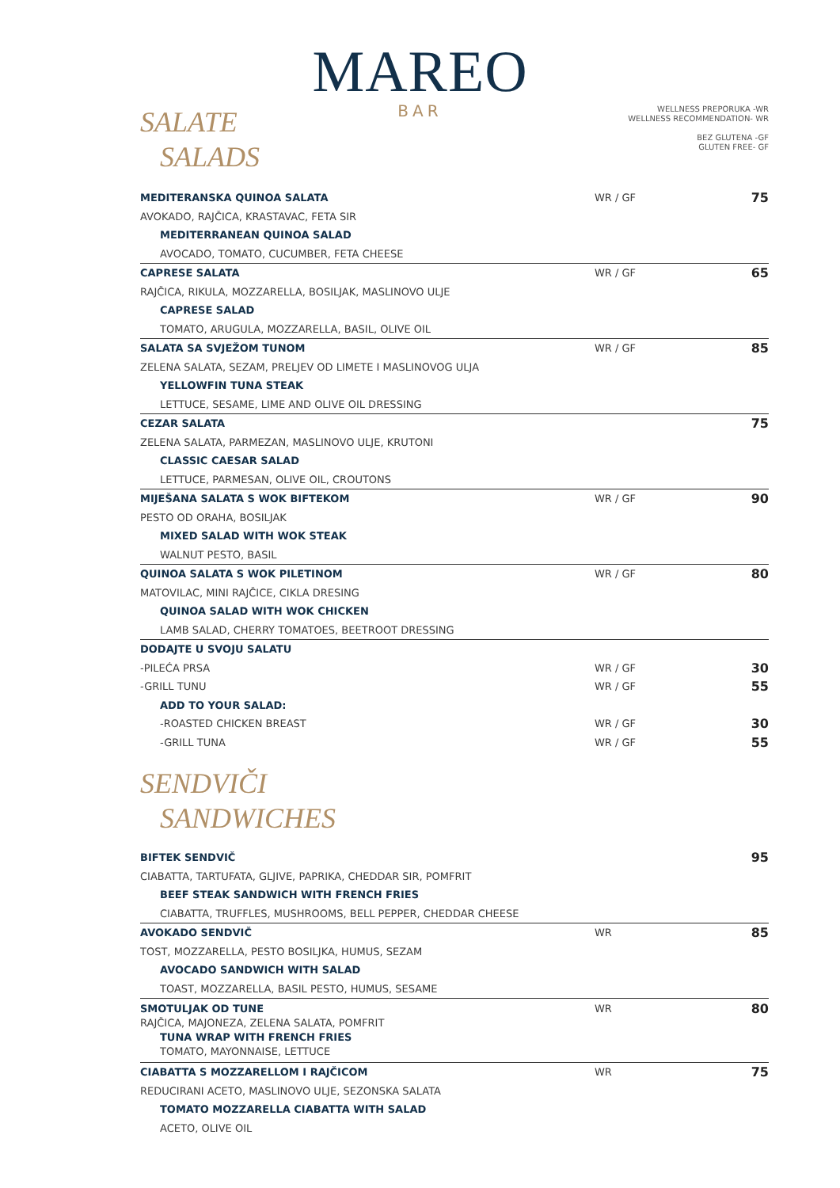MAREO
BAR
SALATE
SALADS
WELLNESS PREPORUKA -WR
WELLNESS RECOMMENDATION- WR
BEZ GLUTENA -GF
GLUTEN FREE- GF
MEDITERANSKA QUINOA SALATA WR / GF 75
AVOKADO, RAJČICA, KRASTAVAC, FETA SIR
MEDITERRANEAN QUINOA SALAD
AVOCADO, TOMATO, CUCUMBER, FETA CHEESE
CAPRESE SALATA WR / GF 65
RAJČICA, RIKULA, MOZZARELLA, BOSILJAK, MASLINOVO ULJE
CAPRESE SALAD
TOMATO, ARUGULA, MOZZARELLA, BASIL, OLIVE OIL
SALATA SA SVJEŽOM TUNOM WR / GF 85
ZELENA SALATA, SEZAM, PRELJEV OD LIMETE I MASLINOVOG ULJA
YELLOWFIN TUNA STEAK
LETTUCE, SESAME, LIME AND OLIVE OIL DRESSING
CEZAR SALATA 75
ZELENA SALATA, PARMEZAN, MASLINOVO ULJE, KRUTONI
CLASSIC CAESAR SALAD
LETTUCE, PARMESAN, OLIVE OIL, CROUTONS
MIJEŠANA SALATA S WOK BIFTEKOM WR / GF 90
PESTO OD ORAHA, BOSILJAK
MIXED SALAD WITH WOK STEAK
WALNUT PESTO, BASIL
QUINOA SALATA S WOK PILETINOM WR / GF 80
MATOVILAC, MINI RAJČICE, CIKLA DRESING
QUINOA SALAD WITH WOK CHICKEN
LAMB SALAD, CHERRY TOMATOES, BEETROOT DRESSING
DODAJTE U SVOJU SALATU
-PILEĆA PRSA WR / GF 30
-GRILL TUNU WR / GF 55
ADD TO YOUR SALAD:
-ROASTED CHICKEN BREAST WR / GF 30
-GRILL TUNA WR / GF 55
SENDVIČI
SANDWICHES
BIFTEK SENDVIČ 95
CIABATTA, TARTUFATA, GLJIVE, PAPRIKA, CHEDDAR SIR, POMFRIT
BEEF STEAK SANDWICH WITH FRENCH FRIES
CIABATTA, TRUFFLES, MUSHROOMS, BELL PEPPER, CHEDDAR CHEESE
AVOKADO SENDVIČ WR 85
TOST, MOZZARELLA, PESTO BOSILJKA, HUMUS, SEZAM
AVOCADO SANDWICH WITH SALAD
TOAST, MOZZARELLA, BASIL PESTO, HUMUS, SESAME
SMOTULJAK OD TUNE WR 80
RAJČICA, MAJONEZA, ZELENA SALATA, POMFRIT
TUNA WRAP WITH FRENCH FRIES
TOMATO, MAYONNAISE, LETTUCE
CIABATTA S MOZZARELLOM I RAJČICOM WR 75
REDUCIRANI ACETO, MASLINOVO ULJE, SEZONSKA SALATA
TOMATO MOZZARELLA CIABATTA WITH SALAD
ACETO, OLIVE OIL